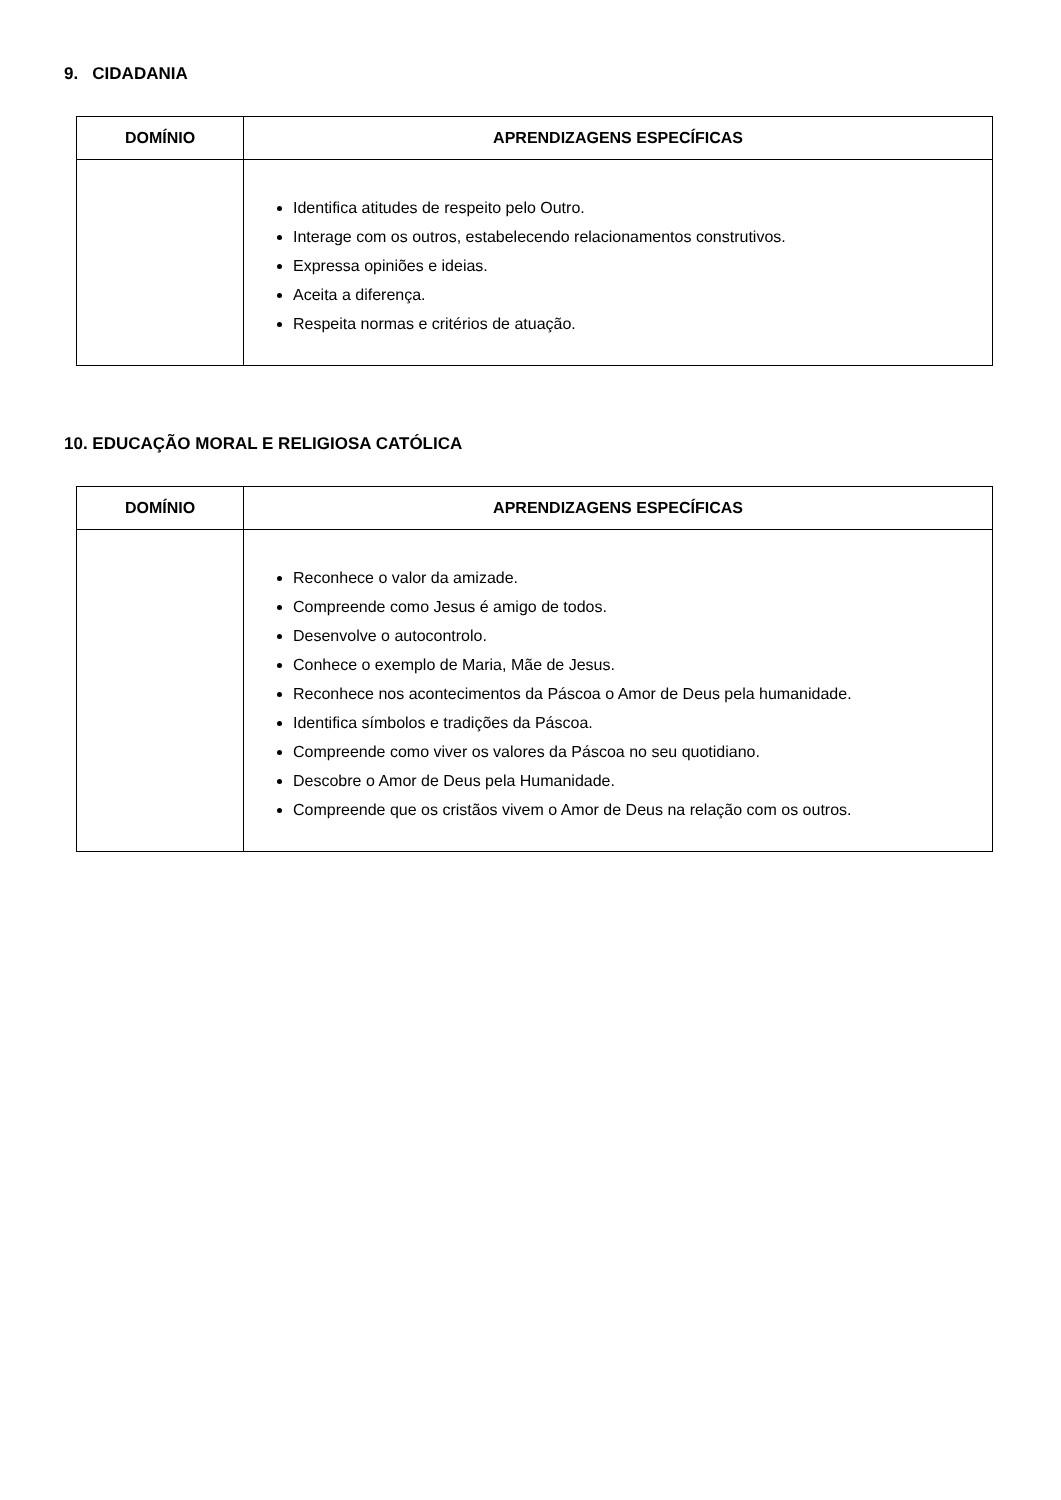9. CIDADANIA
| DOMÍNIO | APRENDIZAGENS ESPECÍFICAS |
| --- | --- |
| | Identifica atitudes de respeito pelo Outro. Interage com os outros, estabelecendo relacionamentos construtivos. Expressa opiniões e ideias. Aceita a diferença. Respeita normas e critérios de atuação. |
10. EDUCAÇÃO MORAL E RELIGIOSA CATÓLICA
| DOMÍNIO | APRENDIZAGENS ESPECÍFICAS |
| --- | --- |
| | Reconhece o valor da amizade. Compreende como Jesus é amigo de todos. Desenvolve o autocontrolo. Conhece o exemplo de Maria, Mãe de Jesus. Reconhece nos acontecimentos da Páscoa o Amor de Deus pela humanidade. Identifica símbolos e tradições da Páscoa. Compreende como viver os valores da Páscoa no seu quotidiano. Descobre o Amor de Deus pela Humanidade. Compreende que os cristãos vivem o Amor de Deus na relação com os outros. |